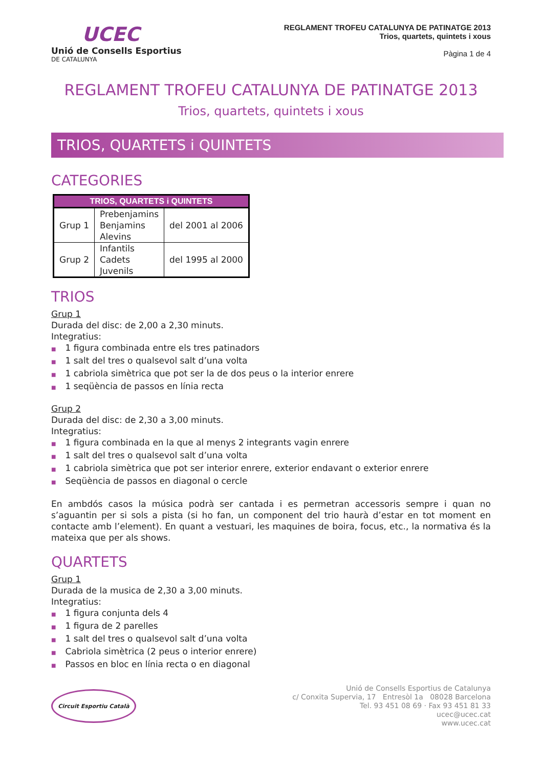UCEC
Unió de Consells Esportius
DE CATALUNYA
REGLAMENT TROFEU CATALUNYA DE PATINATGE 2013
Trios, quartets, quintets i xous
Pàgina 1 de 4
REGLAMENT TROFEU CATALUNYA DE PATINATGE 2013
Trios, quartets, quintets i xous
TRIOS, QUARTETS i QUINTETS
CATEGORIES
| TRIOS, QUARTETS i QUINTETS | | |
| --- | --- | --- |
| Grup 1 | Prebenjamins Benjamins Alevins | del 2001 al 2006 |
| Grup 2 | Infantils Cadets Juvenils | del 1995 al 2000 |
TRIOS
Grup 1
Durada del disc: de 2,00 a 2,30 minuts.
Integratius:
■ 1 figura combinada entre els tres patinadors
■ 1 salt del tres o qualsevol salt d’una volta
■ 1 cabriola simètrica que pot ser la de dos peus o la interior enrere
■ 1 seqüència de passos en línia recta
Grup 2
Durada del disc: de 2,30 a 3,00 minuts.
Integratius:
■ 1 figura combinada en la que al menys 2 integrants vagin enrere
■ 1 salt del tres o qualsevol salt d’una volta
■ 1 cabriola simètrica que pot ser interior enrere, exterior endavant o exterior enrere
■ Seqüència de passos en diagonal o cercle
En ambdós casos la música podrà ser cantada i es permetran accessoris sempre i quan no s’aguantin per si sols a pista (si ho fan, un component del trio haurà d’estar en tot moment en contacte amb l’element). En quant a vestuari, les maquines de boira, focus, etc., la normativa és la mateixa que per als shows.
QUARTETS
Grup 1
Durada de la musica de 2,30 a 3,00 minuts.
Integratius:
■ 1 figura conjunta dels 4
■ 1 figura de 2 parelles
■ 1 salt del tres o qualsevol salt d’una volta
■ Cabriola simètrica (2 peus o interior enrere)
■ Passos en bloc en línia recta o en diagonal
Circuit Esportiu Català
Unió de Consells Esportius de Catalunya
c/ Conxita Supervia, 17 Entresòl 1a 08028 Barcelona
Tel. 93 451 08 69 · Fax 93 451 81 33
ucec@ucec.cat
www.ucec.cat